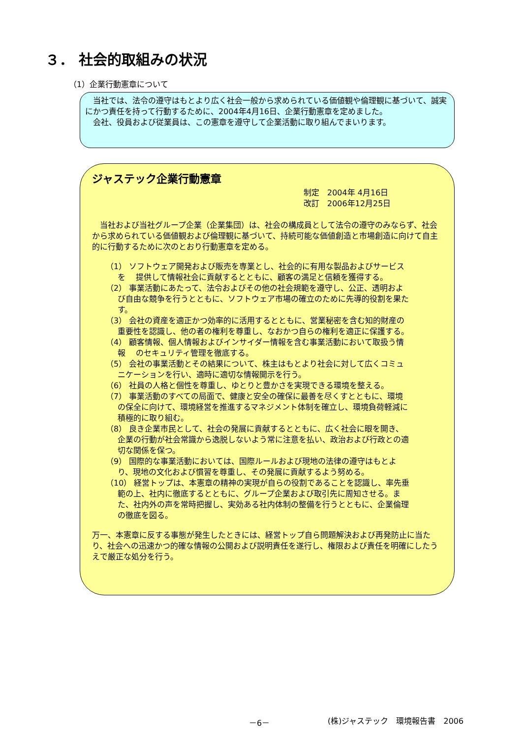３． 社会的取組みの状況
（1）企業行動憲章について
　当社では、法令の遵守はもとより広く社会一般から求められている価値観や倫理観に基づいて、誠実にかつ責任を持って行動するために、2004年4月16日、企業行動憲章を定めました。
　会社、役員および従業員は、この憲章を遵守して企業活動に取り組んでまいります。
ジャステック企業行動憲章
制定　2004年 4月16日
改訂　2006年12月25日
　当社および当社グループ企業（企業集団）は、社会の構成員として法令の遵守のみならず、社会から求められている価値観および倫理観に基づいて、持続可能な価値創造と市場創造に向けて自主的に行動するために次のとおり行動憲章を定める。
（1） ソフトウェア開発および販売を専業とし、社会的に有用な製品およびサービスを　 提供して情報社会に貢献するとともに、顧客の満足と信頼を獲得する。
（2） 事業活動にあたって、法令およびその他の社会規範を遵守し、公正、透明および自由な競争を行うとともに、ソフトウェア市場の確立のために先導的役割を果たす。
（3） 会社の資産を適正かつ効率的に活用するとともに、営業秘密を含む知的財産の重要性を認識し、他の者の権利を尊重し、なおかつ自らの権利を適正に保護する。
（4） 顧客情報、個人情報およびインサイダー情報を含む事業活動において取扱う情報　 のセキュリティ管理を徹底する。
（5） 会社の事業活動とその結果について、株主はもとより社会に対して広くコミュニケーションを行い、適時に適切な情報開示を行う。
（6） 社員の人格と個性を尊重し、ゆとりと豊かさを実現できる環境を整える。
（7） 事業活動のすべての局面で、健康と安全の確保に最善を尽くすとともに、環境の保全に向けて、環境経営を推進するマネジメント体制を確立し、環境負荷軽減に積極的に取り組む。
（8） 良き企業市民として、社会の発展に貢献するとともに、広く社会に眼を開き、企業の行動が社会常識から逸脱しないよう常に注意を払い、政治および行政との適切な関係を保つ。
（9） 国際的な事業活動においては、国際ルールおよび現地の法律の遵守はもとより、現地の文化および慣習を尊重し、その発展に貢献するよう努める。
（10） 経営トップは、本憲章の精神の実現が自らの役割であることを認識し、率先垂範の上、社内に徹底するとともに、グループ企業および取引先に周知させる。また、社内外の声を常時把握し、実効ある社内体制の整備を行うとともに、企業倫理の徹底を図る。
万一、本憲章に反する事態が発生したときには、経営トップ自ら問題解決および再発防止に当たり、社会への迅速かつ的確な情報の公開および説明責任を遂行し、権限および責任を明確にしたうえで厳正な処分を行う。
－6－ (株)ジャステック　環境報告書　2006